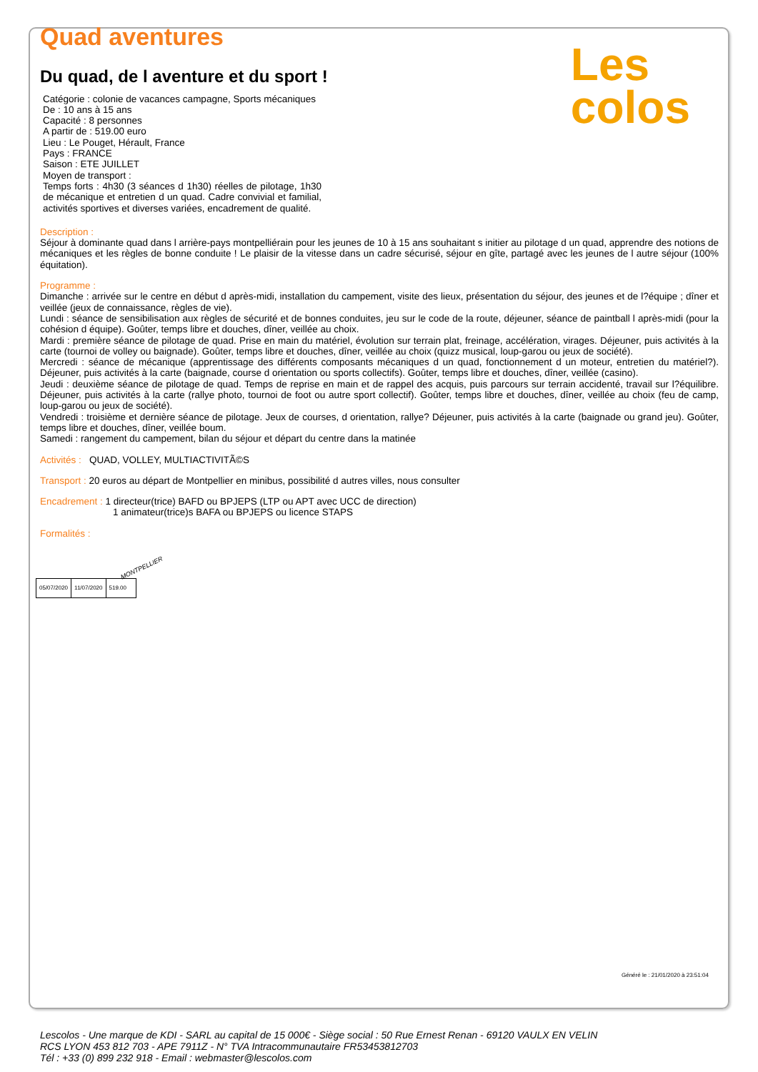Quad aventures
Les
colos
Du quad, de l aventure et du sport !
Catégorie : colonie de vacances campagne, Sports mécaniques
De : 10 ans à 15 ans
Capacité : 8 personnes
A partir de : 519.00 euro
Lieu : Le Pouget, Hérault, France
Pays : FRANCE
Saison : ETE JUILLET
Moyen de transport :
Temps forts : 4h30 (3 séances d 1h30) réelles de pilotage, 1h30 de mécanique et entretien d un quad. Cadre convivial et familial, activités sportives et diverses variées, encadrement de qualité.
Description :
Séjour à dominante quad dans l arrière-pays montpelliérain pour les jeunes de 10 à 15 ans souhaitant s initier au pilotage d un quad, apprendre des notions de mécaniques et les règles de bonne conduite ! Le plaisir de la vitesse dans un cadre sécurisé, séjour en gîte, partagé avec les jeunes de l autre séjour (100% équitation).
Programme :
Dimanche : arrivée sur le centre en début d après-midi, installation du campement, visite des lieux, présentation du séjour, des jeunes et de l?équipe ; dîner et veillée (jeux de connaissance, règles de vie).
Lundi : séance de sensibilisation aux règles de sécurité et de bonnes conduites, jeu sur le code de la route, déjeuner, séance de paintball l après-midi (pour la cohésion d équipe). Goûter, temps libre et douches, dîner, veillée au choix.
Mardi : première séance de pilotage de quad. Prise en main du matériel, évolution sur terrain plat, freinage, accélération, virages. Déjeuner, puis activités à la carte (tournoi de volley ou baignade). Goûter, temps libre et douches, dîner, veillée au choix (quizz musical, loup-garou ou jeux de société).
Mercredi : séance de mécanique (apprentissage des différents composants mécaniques d un quad, fonctionnement d un moteur, entretien du matériel?). Déjeuner, puis activités à la carte (baignade, course d orientation ou sports collectifs). Goûter, temps libre et douches, dîner, veillée (casino).
Jeudi : deuxième séance de pilotage de quad. Temps de reprise en main et de rappel des acquis, puis parcours sur terrain accidenté, travail sur l?équilibre. Déjeuner, puis activités à la carte (rallye photo, tournoi de foot ou autre sport collectif). Goûter, temps libre et douches, dîner, veillée au choix (feu de camp, loup-garou ou jeux de société).
Vendredi : troisième et dernière séance de pilotage. Jeux de courses, d orientation, rallye? Déjeuner, puis activités à la carte (baignade ou grand jeu). Goûter, temps libre et douches, dîner, veillée boum.
Samedi : rangement du campement, bilan du séjour et départ du centre dans la matinée
Activités : QUAD, VOLLEY, MULTIACTIVITÃ©S
Transport : 20 euros au départ de Montpellier en minibus, possibilité d autres villes, nous consulter
Encadrement : 1 directeur(trice) BAFD ou BPJEPS (LTP ou APT avec UCC de direction)
1 animateur(trice)s BAFA ou BPJEPS ou licence STAPS
Formalités :
MONTPELLIER
| 05/07/2020 | 11/07/2020 | 519.00 |
Généré le : 21/01/2020 à 23:51:04
Lescolos - Une marque de KDI - SARL au capital de 15 000€ - Siège social : 50 Rue Ernest Renan - 69120 VAULX EN VELIN
RCS LYON 453 812 703 - APE 7911Z - N° TVA Intracommunautaire FR53453812703
Tél : +33 (0) 899 232 918 - Email : webmaster@lescolos.com